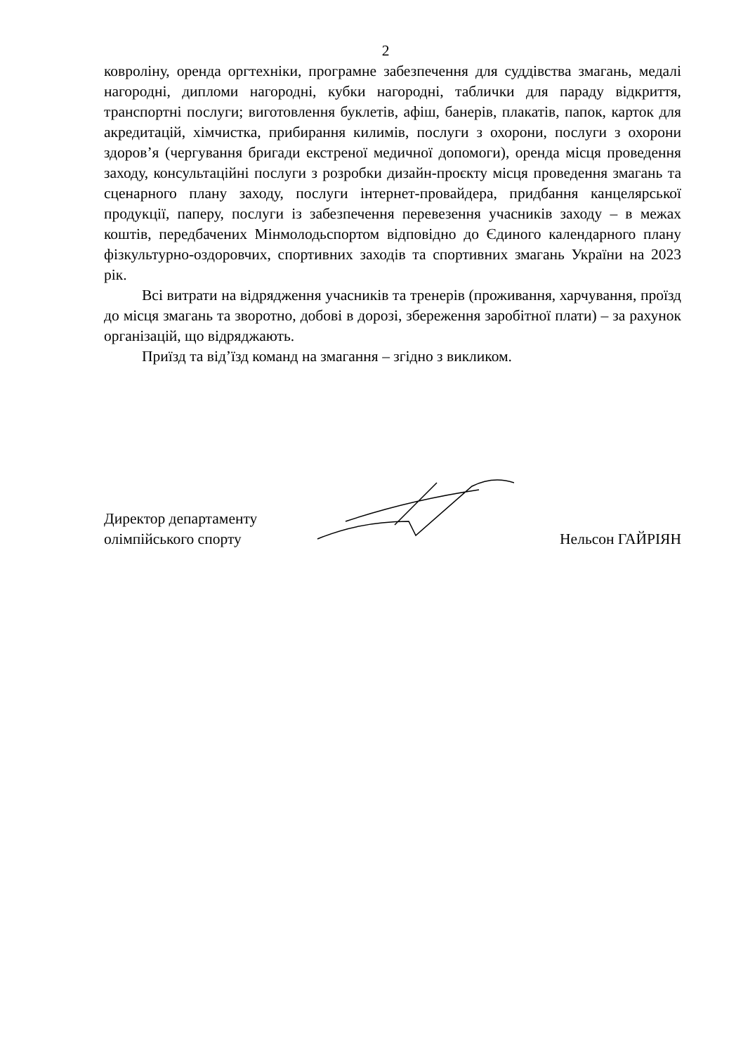2
ковроліну, оренда оргтехніки, програмне забезпечення для суддівства змагань, медалі нагородні, дипломи нагородні, кубки нагородні, таблички для параду відкриття, транспортні послуги; виготовлення буклетів, афіш, банерів, плакатів, папок, карток для акредитацій, хімчистка, прибирання килимів, послуги з охорони, послуги з охорони здоров’я (чергування бригади екстреної медичної допомоги), оренда місця проведення заходу, консультаційні послуги з розробки дизайн-проєкту місця проведення змагань та сценарного плану заходу, послуги інтернет-провайдера, придбання канцелярської продукції, паперу, послуги із забезпечення перевезення учасників заходу – в межах коштів, передбачених Мінмолодьспортом відповідно до Єдиного календарного плану фізкультурно-оздоровчих, спортивних заходів та спортивних змагань України на 2023 рік.
Всі витрати на відрядження учасників та тренерів (проживання, харчування, проїзд до місця змагань та зворотно, добові в дорозі, збереження заробітної плати) – за рахунок організацій, що відряджають.
Приїзд та від’їзд команд на змагання – згідно з викликом.
Директор департаменту
олімпійського спорту
Нельсон ГАЙРІЯН